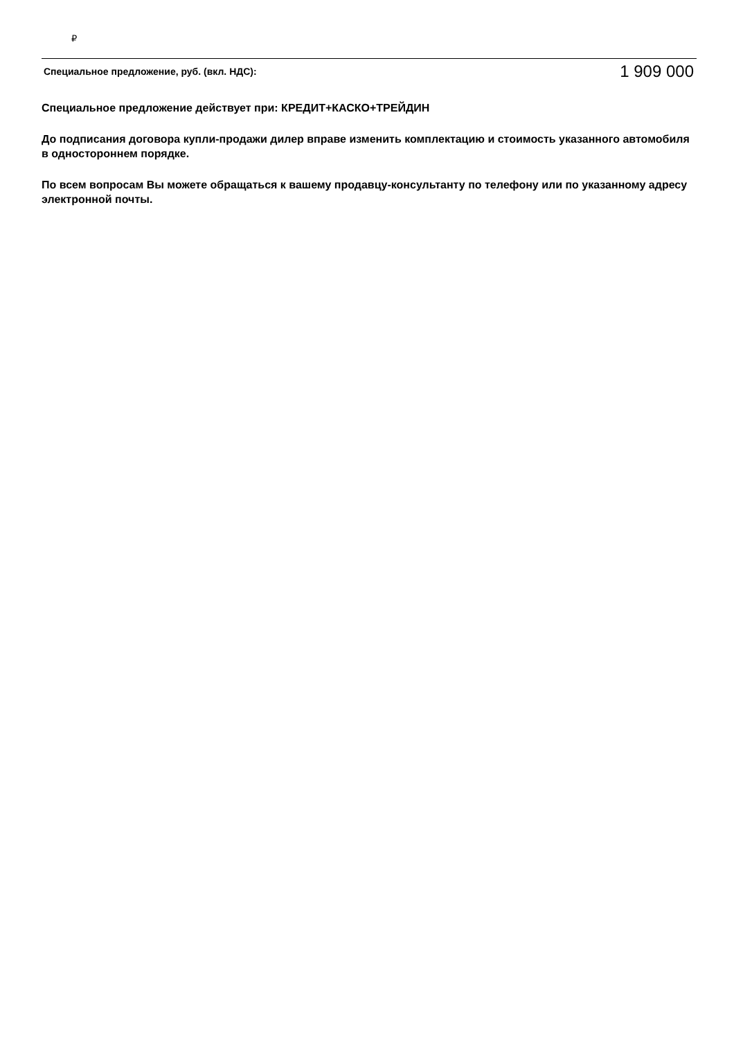₽
Специальное предложение, руб. (вкл. НДС): 1 909 000
Специальное предложение действует при: КРЕДИТ+КАСКО+ТРЕЙДИН
До подписания договора купли-продажи дилер вправе изменить комплектацию и стоимость указанного автомобиля в одностороннем порядке.
По всем вопросам Вы можете обращаться к вашему продавцу-консультанту по телефону или по указанному адресу электронной почты.